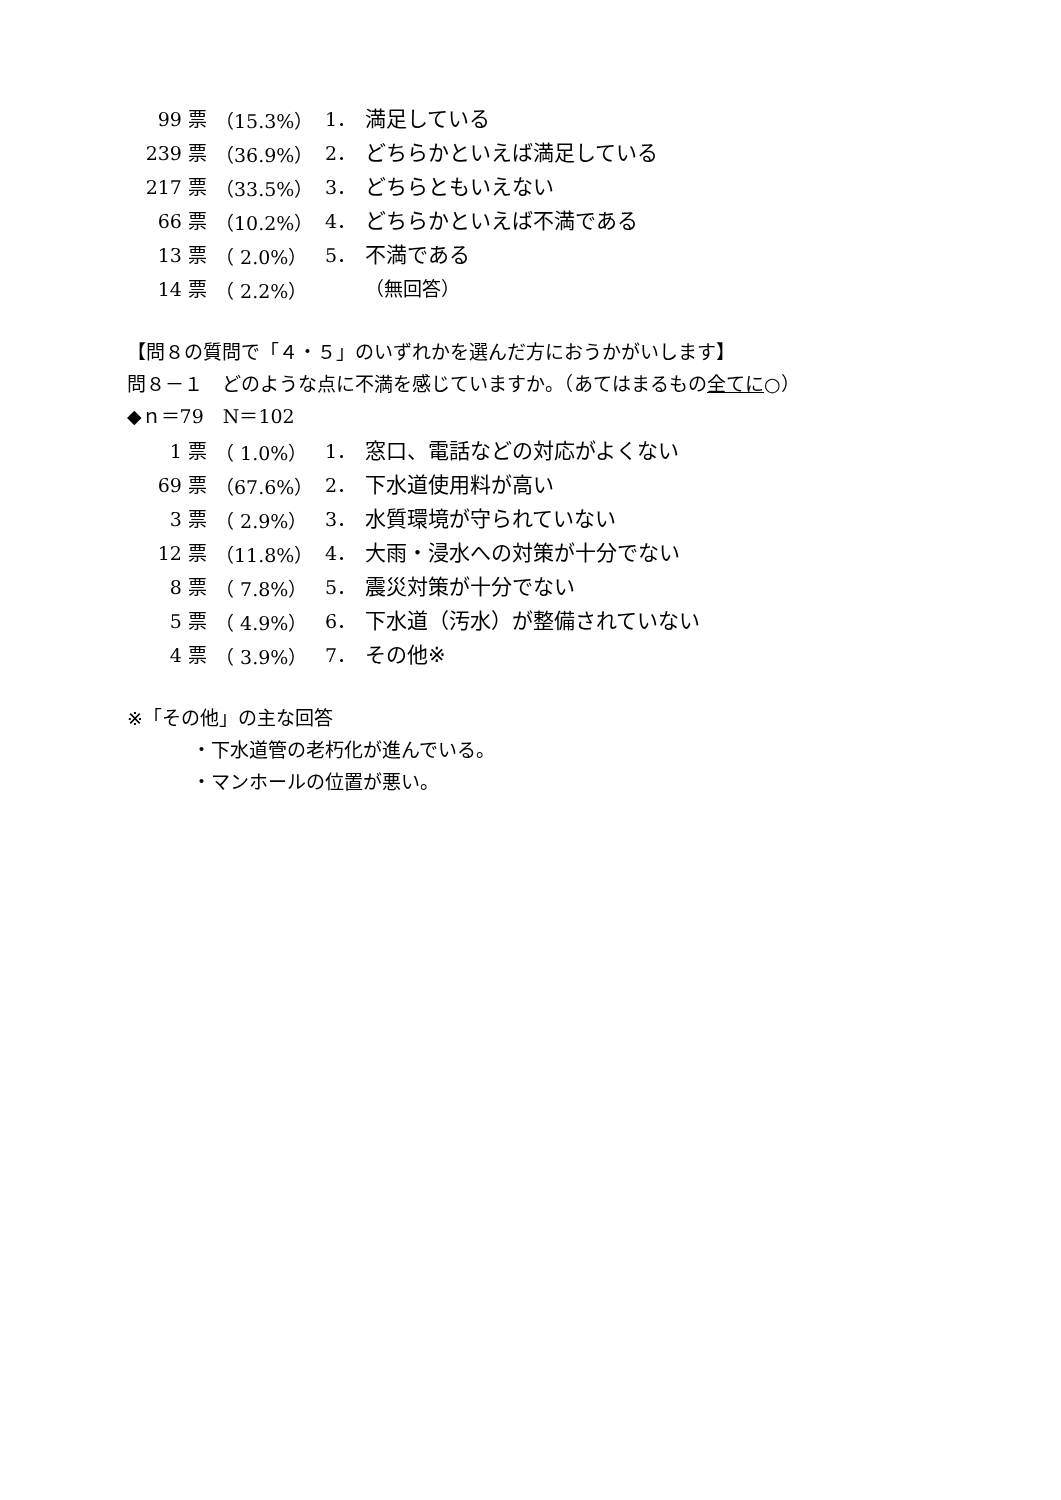| 99 票 | （15.3%） | 1． | 満足している |
| 239 票 | （36.9%） | 2． | どちらかといえば満足している |
| 217 票 | （33.5%） | 3． | どちらともいえない |
| 66 票 | （10.2%） | 4． | どちらかといえば不満である |
| 13 票 | （ 2.0%） | 5． | 不満である |
| 14 票 | （ 2.2%） | | （無回答） |
【問８の質問で「４・５」のいずれかを選んだ方におうかがいします】
問８－１　どのような点に不満を感じていますか。（あてはまるもの全てに○）
◆ｎ＝79　N＝102
| 1 票 | （ 1.0%） | 1． | 窓口、電話などの対応がよくない |
| 69 票 | （67.6%） | 2． | 下水道使用料が高い |
| 3 票 | （ 2.9%） | 3． | 水質環境が守られていない |
| 12 票 | （11.8%） | 4． | 大雨・浸水への対策が十分でない |
| 8 票 | （ 7.8%） | 5． | 震災対策が十分でない |
| 5 票 | （ 4.9%） | 6． | 下水道（汚水）が整備されていない |
| 4 票 | （ 3.9%） | 7． | その他※ |
※「その他」の主な回答
・下水道管の老朽化が進んでいる。
・マンホールの位置が悪い。